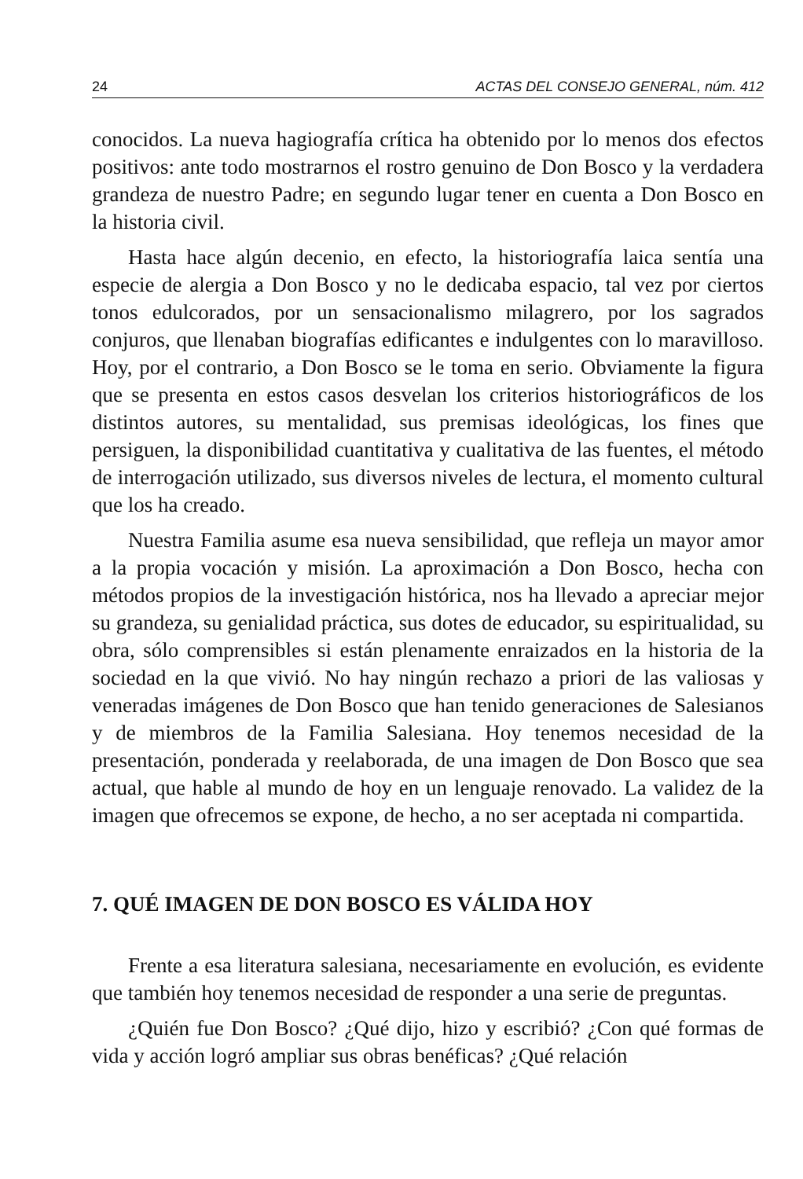24 ACTAS DEL CONSEJO GENERAL, núm. 412
conocidos. La nueva hagiografía crítica ha obtenido por lo menos dos efectos positivos: ante todo mostrarnos el rostro genuino de Don Bosco y la verdadera grandeza de nuestro Padre; en segundo lugar tener en cuenta a Don Bosco en la historia civil.
Hasta hace algún decenio, en efecto, la historiografía laica sentía una especie de alergia a Don Bosco y no le dedicaba espacio, tal vez por ciertos tonos edulcorados, por un sensacionalismo milagrero, por los sagrados conjuros, que llenaban biografías edificantes e indulgentes con lo maravilloso. Hoy, por el contrario, a Don Bosco se le toma en serio. Obviamente la figura que se presenta en estos casos desvelan los criterios historiográficos de los distintos autores, su mentalidad, sus premisas ideológicas, los fines que persiguen, la disponibilidad cuantitativa y cualitativa de las fuentes, el método de interrogación utilizado, sus diversos niveles de lectura, el momento cultural que los ha creado.
Nuestra Familia asume esa nueva sensibilidad, que refleja un mayor amor a la propia vocación y misión. La aproximación a Don Bosco, hecha con métodos propios de la investigación histórica, nos ha llevado a apreciar mejor su grandeza, su genialidad práctica, sus dotes de educador, su espiritualidad, su obra, sólo comprensibles si están plenamente enraizados en la historia de la sociedad en la que vivió. No hay ningún rechazo a priori de las valiosas y veneradas imágenes de Don Bosco que han tenido generaciones de Salesianos y de miembros de la Familia Salesiana. Hoy tenemos necesidad de la presentación, ponderada y reelaborada, de una imagen de Don Bosco que sea actual, que hable al mundo de hoy en un lenguaje renovado. La validez de la imagen que ofrecemos se expone, de hecho, a no ser aceptada ni compartida.
7. QUÉ IMAGEN DE DON BOSCO ES VÁLIDA HOY
Frente a esa literatura salesiana, necesariamente en evolución, es evidente que también hoy tenemos necesidad de responder a una serie de preguntas.
¿Quién fue Don Bosco? ¿Qué dijo, hizo y escribió? ¿Con qué formas de vida y acción logró ampliar sus obras benéficas? ¿Qué relación